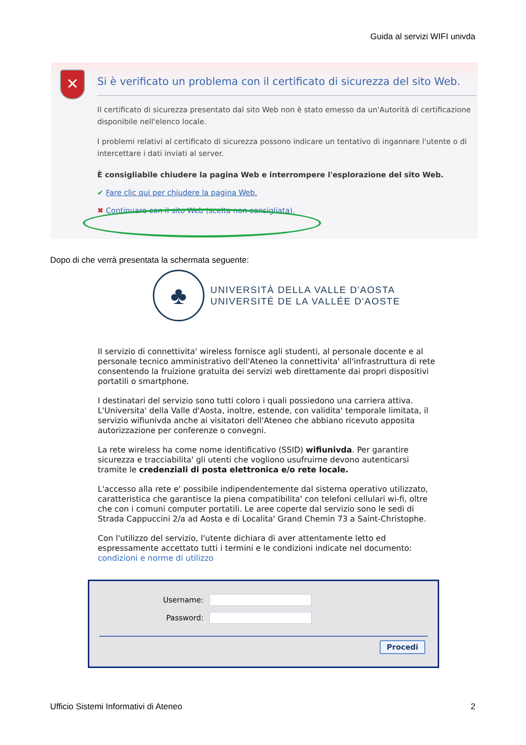Guida al servizi WIFI univda
✕
Si è verificato un problema con il certificato di sicurezza del sito Web.
Il certificato di sicurezza presentato dal sito Web non è stato emesso da un'Autorità di certificazione disponibile nell'elenco locale.
I problemi relativi al certificato di sicurezza possono indicare un tentativo di ingannare l'utente o di intercettare i dati inviati al server.
È consigliabile chiudere la pagina Web e interrompere l'esplorazione del sito Web.
✔ Fare clic qui per chiudere la pagina Web.
✖ Continuare con il sito Web (scelta non consigliata).
Dopo di che verrà presentata la schermata seguente:
♣
UNIVERSITÀ DELLA VALLE D'AOSTA
UNIVERSITÉ DE LA VALLÉE D'AOSTE
Il servizio di connettivita' wireless fornisce agli studenti, al personale docente e al personale tecnico amministrativo dell'Ateneo la connettivita' all'infrastruttura di rete consentendo la fruizione gratuita dei servizi web direttamente dai propri dispositivi portatili o smartphone.
I destinatari del servizio sono tutti coloro i quali possiedono una carriera attiva. L'Universita' della Valle d'Aosta, inoltre, estende, con validita' temporale limitata, il servizio wifiunivda anche ai visitatori dell'Ateneo che abbiano ricevuto apposita autorizzazione per conferenze o convegni.
La rete wireless ha come nome identificativo (SSID) wifiunivda. Per garantire sicurezza e tracciabilita' gli utenti che vogliono usufruirne devono autenticarsi tramite le credenziali di posta elettronica e/o rete locale.
L'accesso alla rete e' possibile indipendentemente dal sistema operativo utilizzato, caratteristica che garantisce la piena compatibilita' con telefoni cellulari wi-fi, oltre che con i comuni computer portatili. Le aree coperte dal servizio sono le sedi di Strada Cappuccini 2/a ad Aosta e di Localita' Grand Chemin 73 a Saint-Christophe.
Con l'utilizzo del servizio, l'utente dichiara di aver attentamente letto ed espressamente accettato tutti i termini e le condizioni indicate nel documento: condizioni e norme di utilizzo
Username:
Password:
Procedi
Ufficio Sistemi Informativi di Ateneo 2